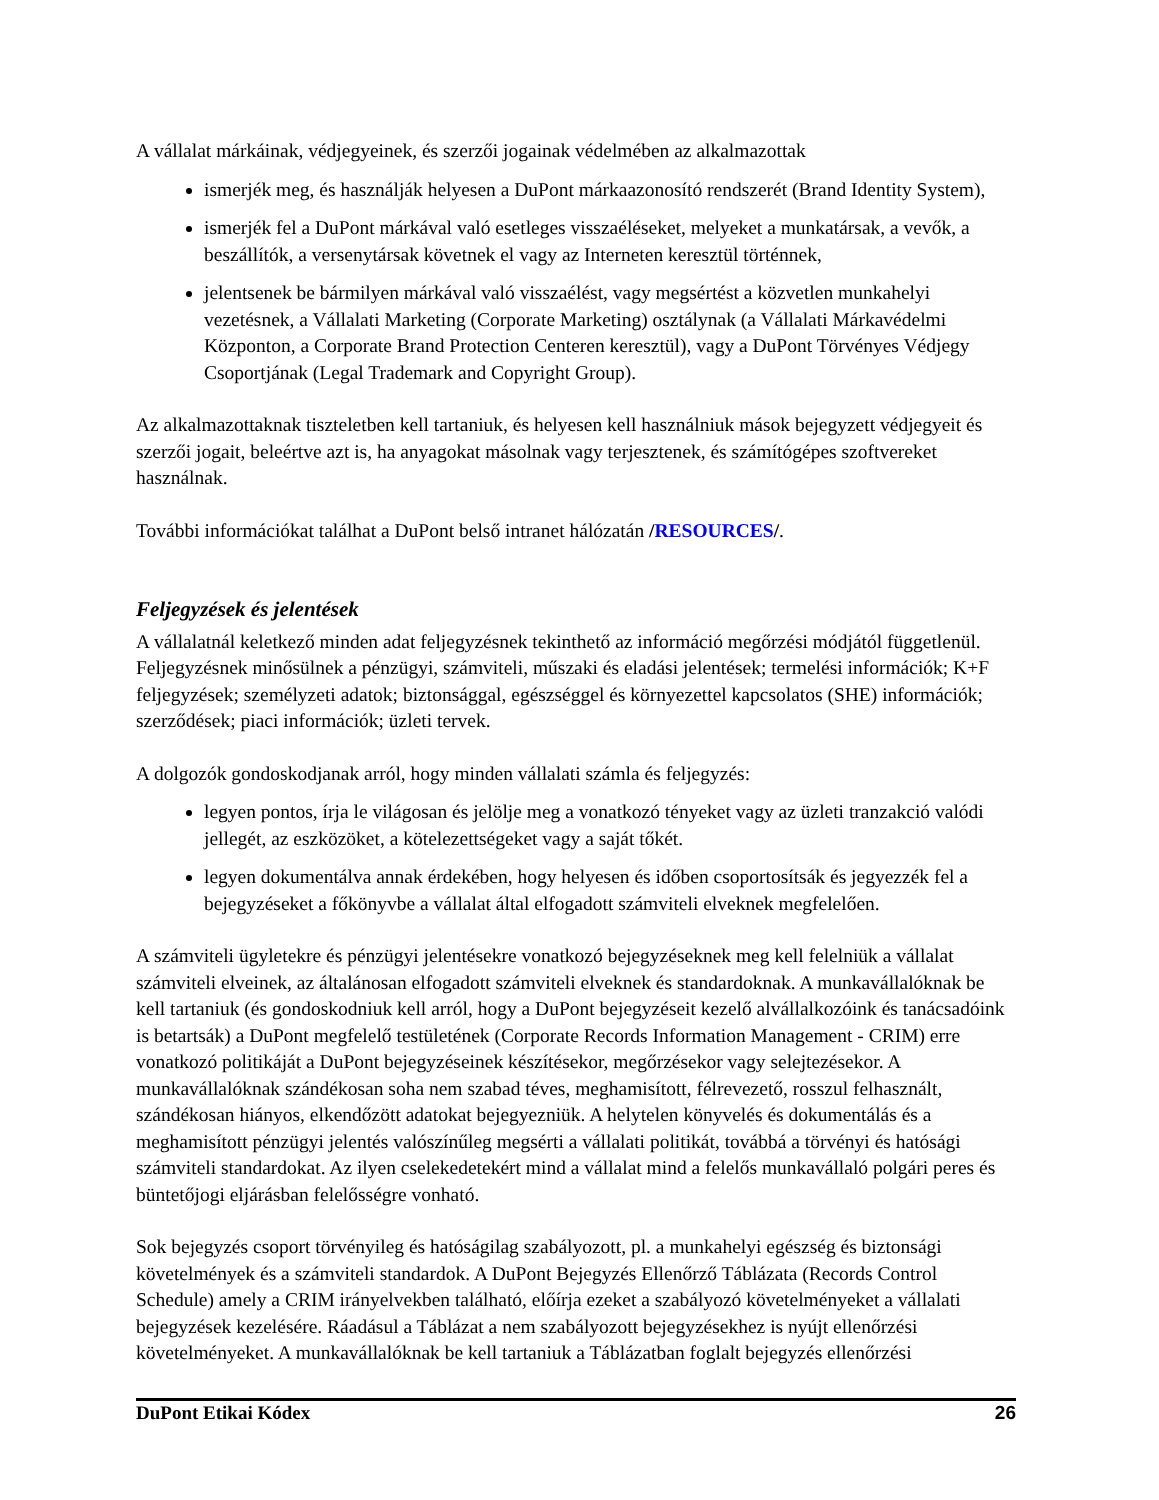A vállalat márkáinak, védjegyeinek, és szerzői jogainak védelmében az alkalmazottak
ismerjék meg, és használják helyesen a DuPont márkaazonosító rendszerét (Brand Identity System),
ismerjék fel a DuPont márkával való esetleges visszaéléseket, melyeket a munkatársak, a vevők, a beszállítók, a versenytársak követnek el vagy az Interneten keresztül történnek,
jelentsenek be bármilyen márkával való visszaélést, vagy megsértést a közvetlen munkahelyi vezetésnek, a Vállalati Marketing (Corporate Marketing) osztálynak (a Vállalati Márkavédelmi Központon, a Corporate Brand Protection Centeren keresztül), vagy a DuPont Törvényes Védjegy Csoportjának (Legal Trademark and Copyright Group).
Az alkalmazottaknak tiszteletben kell tartaniuk, és helyesen kell használniuk mások bejegyzett védjegyeit és szerzői jogait, beleértve azt is, ha anyagokat másolnak vagy terjesztenek, és számítógépes szoftvereket használnak.
További információkat találhat a DuPont belső intranet hálózatán /RESOURCES/.
Feljegyzések és jelentések
A vállalatnál keletkező minden adat feljegyzésnek tekinthető az információ megőrzési módjától függetlenül. Feljegyzésnek minősülnek a pénzügyi, számviteli, műszaki és eladási jelentések; termelési információk; K+F feljegyzések; személyzeti adatok; biztonsággal, egészséggel és környezettel kapcsolatos (SHE) információk; szerződések; piaci információk; üzleti tervek.
A dolgozók gondoskodjanak arról, hogy minden vállalati számla és feljegyzés:
legyen pontos, írja le világosan és jelölje meg a vonatkozó tényeket vagy az üzleti tranzakció valódi jellegét, az eszközöket, a kötelezettségeket vagy a saját tőkét.
legyen dokumentálva annak érdekében, hogy helyesen és időben csoportosítsák és jegyezzék fel a bejegyzéseket a főkönyvbe a vállalat által elfogadott számviteli elveknek megfelelően.
A számviteli ügyletekre és pénzügyi jelentésekre vonatkozó bejegyzéseknek meg kell felelniük a vállalat számviteli elveinek, az általánosan elfogadott számviteli elveknek és standardoknak. A munkavállalóknak be kell tartaniuk (és gondoskodniuk kell arról, hogy a DuPont bejegyzéseit kezelő alvállalkozóink és tanácsadóink is betartsák) a DuPont megfelelő testületének (Corporate Records Information Management - CRIM) erre vonatkozó politikáját a DuPont bejegyzéseinek készítésekor, megőrzésekor vagy selejtezésekor. A munkavállalóknak szándékosan soha nem szabad téves, meghamisított, félrevezető, rosszul felhasznált, szándékosan hiányos, elkendőzött adatokat bejegyezniük. A helytelen könyvelés és dokumentálás és a meghamisított pénzügyi jelentés valószínűleg megsérti a vállalati politikát, továbbá a törvényi és hatósági számviteli standardokat. Az ilyen cselekedetekért mind a vállalat mind a felelős munkavállaló polgári peres és büntetőjogi eljárásban felelősségre vonható.
Sok bejegyzés csoport törvényileg és hatóságilag szabályozott, pl. a munkahelyi egészség és biztonsági követelmények és a számviteli standardok. A DuPont Bejegyzés Ellenőrző Táblázata (Records Control Schedule) amely a CRIM irányelvekben található, előírja ezeket a szabályozó követelményeket a vállalati bejegyzések kezelésére. Ráadásul a Táblázat a nem szabályozott bejegyzésekhez is nyújt ellenőrzési követelményeket. A munkavállalóknak be kell tartaniuk a Táblázatban foglalt bejegyzés ellenőrzési
DuPont Etikai Kódex 26